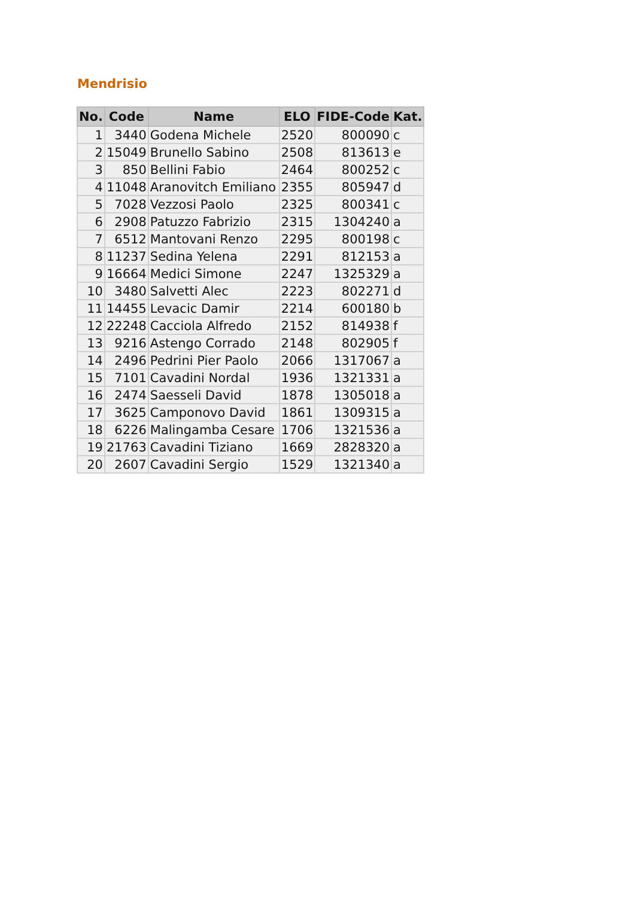Mendrisio
| No. | Code | Name | ELO | FIDE-Code | Kat. |
| --- | --- | --- | --- | --- | --- |
| 1 | 3440 | Godena Michele | 2520 | 800090 | c |
| 2 | 15049 | Brunello Sabino | 2508 | 813613 | e |
| 3 | 850 | Bellini Fabio | 2464 | 800252 | c |
| 4 | 11048 | Aranovitch Emiliano | 2355 | 805947 | d |
| 5 | 7028 | Vezzosi Paolo | 2325 | 800341 | c |
| 6 | 2908 | Patuzzo Fabrizio | 2315 | 1304240 | a |
| 7 | 6512 | Mantovani Renzo | 2295 | 800198 | c |
| 8 | 11237 | Sedina Yelena | 2291 | 812153 | a |
| 9 | 16664 | Medici Simone | 2247 | 1325329 | a |
| 10 | 3480 | Salvetti Alec | 2223 | 802271 | d |
| 11 | 14455 | Levacic Damir | 2214 | 600180 | b |
| 12 | 22248 | Cacciola Alfredo | 2152 | 814938 | f |
| 13 | 9216 | Astengo Corrado | 2148 | 802905 | f |
| 14 | 2496 | Pedrini Pier Paolo | 2066 | 1317067 | a |
| 15 | 7101 | Cavadini Nordal | 1936 | 1321331 | a |
| 16 | 2474 | Saesseli David | 1878 | 1305018 | a |
| 17 | 3625 | Camponovo David | 1861 | 1309315 | a |
| 18 | 6226 | Malingamba Cesare | 1706 | 1321536 | a |
| 19 | 21763 | Cavadini Tiziano | 1669 | 2828320 | a |
| 20 | 2607 | Cavadini Sergio | 1529 | 1321340 | a |